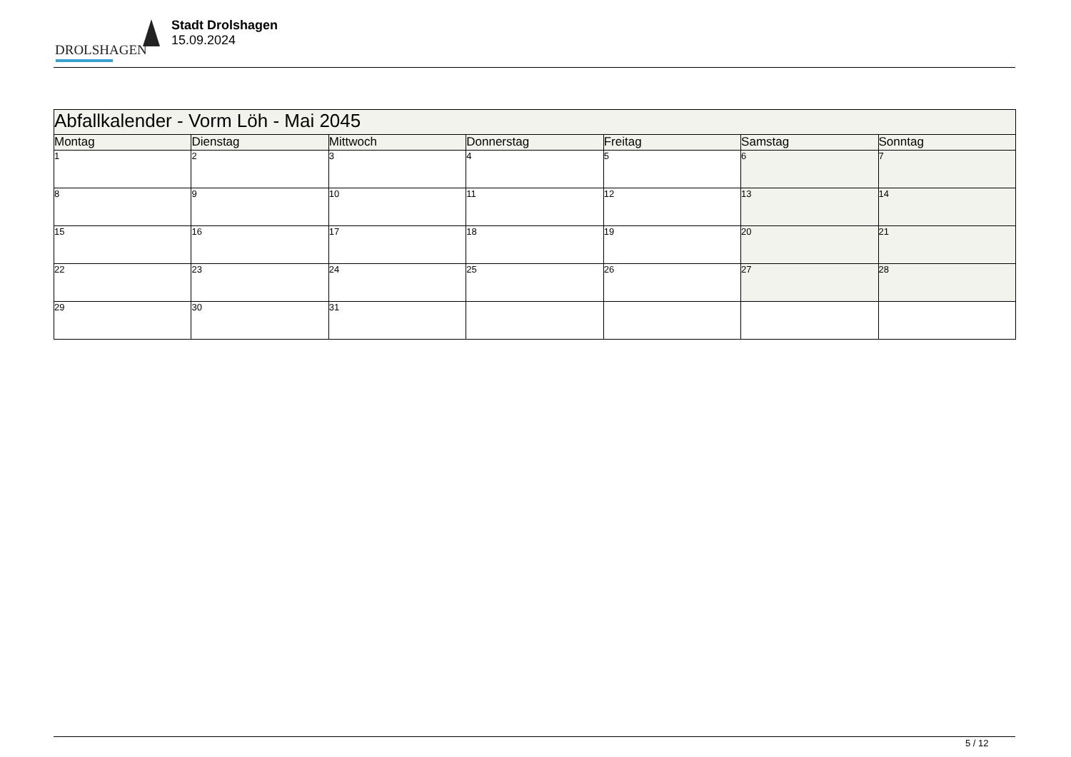DROLSHAGEN
Stadt Drolshagen
15.09.2024
| Abfallkalender - Vorm Löh - Mai 2045 | | | | | | |
| --- | --- | --- | --- | --- | --- | --- |
| Montag | Dienstag | Mittwoch | Donnerstag | Freitag | Samstag | Sonntag |
| 1 | 2 | 3 | 4 | 5 | 6 | 7 |
| 8 | 9 | 10 | 11 | 12 | 13 | 14 |
| 15 | 16 | 17 | 18 | 19 | 20 | 21 |
| 22 | 23 | 24 | 25 | 26 | 27 | 28 |
| 29 | 30 | 31 | | | | |
5 / 12